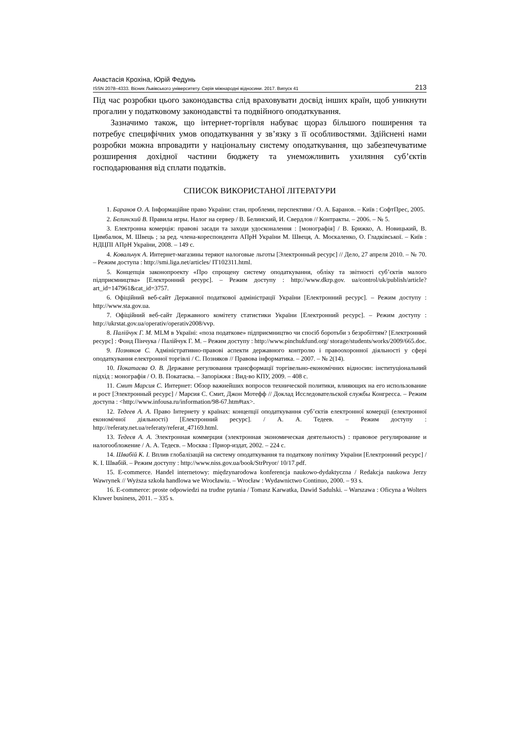Анастасія Крохіна, Юрій Федунь
ISSN 2078–4333. Вісник Львівського університету. Серія міжнародні відносини. 2017. Випуск 41 213
Під час розробки цього законодавства слід враховувати досвід інших країн, щоб уникнути прогалин у податковому законодавстві та подвійного оподаткування.
Зазначимо також, що інтернет-торгівля набуває щораз більшого поширення та потребує специфічних умов оподаткування у зв’язку з її особливостями. Здійснені нами розробки можна впровадити у національну систему оподаткування, що забезпечуватиме розширення дохідної частини бюджету та унеможливить ухиляння суб’єктів господарювання від сплати податків.
СПИСОК ВИКОРИСТАНОЇ ЛІТЕРАТУРИ
1. Баранов О. А. Інформаційне право України: стан, проблеми, перспективи / О. А. Баранов. – Київ : СофтПрес, 2005.
2. Белинский В. Правила игры. Налог на сервер / В. Белинский, И. Свердлов // Контракты. – 2006. – № 5.
3. Електронна комерція: правові засади та заходи удосконалення : [монографія] / В. Брижко, А. Новицький, В. Цимбалюк, М. Швець ; за ред. члена-кореспондента АПрН України М. Швеця, А. Москаленко, О. Гладківської. – Київ : НДЦПІ АПрН України, 2008. – 149 с.
4. Ковальчук А. Интернет-магазины теряют налоговые льготы [Электронный ресурс] // Дело, 27 апреля 2010. – № 70. – Режим доступа : http://smi.liga.net/articles/ IT102311.html.
5. Концепція законопроекту «Про спрощену систему оподаткування, обліку та звітності суб’єктів малого підприємництва» [Електронний ресурс]. – Режим доступу : http://www.dkrp.gov. ua/control/uk/publish/article?art_id=147961&cat_id=3757.
6. Офіційний веб-сайт Державної податкової адміністрації України [Електронний ресурс]. – Режим доступу : http://www.sta.gov.ua.
7. Офіційний веб-сайт Державного комітету статистики України [Електронний ресурс]. – Режим доступу : http://ukrstat.gov.ua/operativ/operativ2008/vvp.
8. Палійчук Г. М. MLM в Україні: «поза податкове» підприємництво чи спосіб боротьби з безробіттям? [Електронний ресурс] : Фонд Пінчука / Палійчук Г. М. – Режим доступу : http://www.pinchukfund.org/ storage/students/works/2009/665.doc.
9. Позняков С. Адміністративно-правові аспекти державного контролю і правоохоронної діяльності у сфері оподаткування електронної торгівлі / С. Позняков // Правова інформатика. – 2007. – № 2(14).
10. Покатаєва О. В. Державне регулювання трансформації торгівельно-економічних відносин: інституціональний підхід : монографія / О. В. Покатаєва. – Запоріжжя : Вид-во КПУ, 2009. – 408 с.
11. Смит Марсия С. Интернет: Обзор важнейших вопросов технической политики, влияющих на его использование и рост [Электронный ресурс] / Марсия С. Смит, Джон Мотефф // Доклад Исследовательской службы Конгресса. – Режим доступа : <http://www.infousa.ru/information/98-67.htm#tax>.
12. Тедеев А. А. Право Інтернету у країнах: концепції оподаткування суб’єктів електронної комерції (електронної економічної діяльності) [Електронний ресурс]. / А. А. Тедеев. – Режим доступу : http://referaty.net.ua/referaty/referat_47169.html.
13. Тедеєв А. А. Электронная коммерция (электронная экономическая деятельность) : правовое регулирование и налогообложение / А. А. Тедеєв. – Москва : Приор-издат, 2002. – 224 с.
14. Швабій К. І. Вплив глобалізацій на систему оподаткування та податкову політику України [Електронний ресурс] / К. І. Швабій. – Режим доступу : http://www.niss.gov.ua/book/StrPryor/ 10/17.pdf.
15. E-commerce. Handel internetowy: międzynarodowa konferencja naukowo-dydaktyczna / Redakcja naukowa Jerzy Wawrynek // Wyższa szkoła handlowa we Wrocławiu. – Wrocław : Wydawnictwo Continuo, 2000. – 93 s.
16. E-commerce: proste odpowiedzi na trudne pytania / Tomasz Karwatka, Dawid Sadulski. – Warszawa : Oficyna a Wolters Kluwer business, 2011. – 335 s.